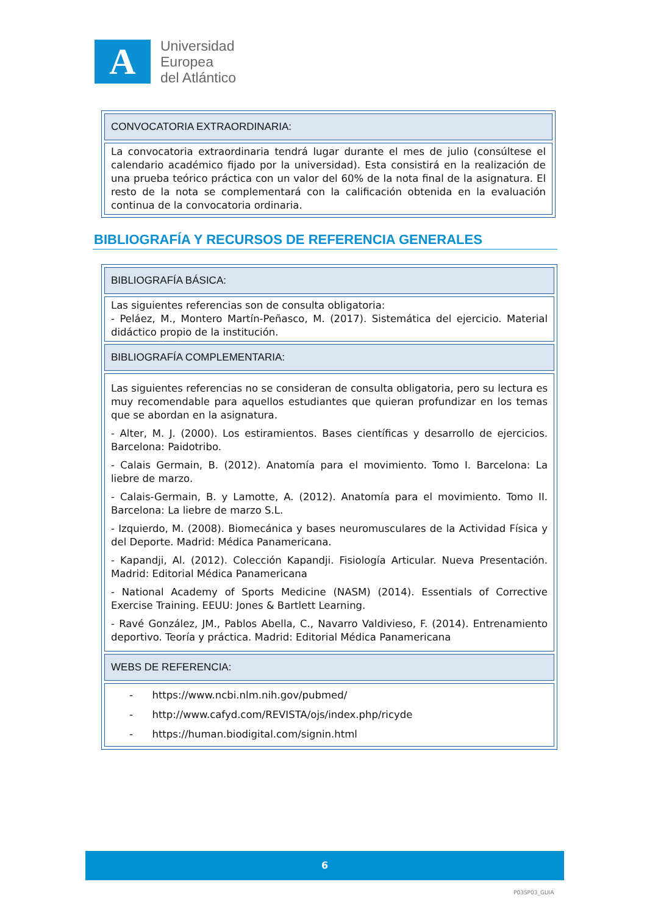A
Universidad
Europea
del Atlántico
| CONVOCATORIA EXTRAORDINARIA: |
| La convocatoria extraordinaria tendrá lugar durante el mes de julio (consúltese el calendario académico fijado por la universidad). Esta consistirá en la realización de una prueba teórico práctica con un valor del 60% de la nota final de la asignatura. El resto de la nota se complementará con la calificación obtenida en la evaluación continua de la convocatoria ordinaria. |
BIBLIOGRAFÍA Y RECURSOS DE REFERENCIA GENERALES
| BIBLIOGRAFÍA BÁSICA: |
| Las siguientes referencias son de consulta obligatoria: - Peláez, M., Montero Martín-Peñasco, M. (2017). Sistemática del ejercicio. Material didáctico propio de la institución. |
| BIBLIOGRAFÍA COMPLEMENTARIA: |
| Las siguientes referencias no se consideran de consulta obligatoria, pero su lectura es muy recomendable para aquellos estudiantes que quieran profundizar en los temas que se abordan en la asignatura. - Alter, M. J. (2000). Los estiramientos. Bases científicas y desarrollo de ejercicios. Barcelona: Paidotribo. - Calais Germain, B. (2012). Anatomía para el movimiento. Tomo I. Barcelona: La liebre de marzo. - Calais-Germain, B. y Lamotte, A. (2012). Anatomía para el movimiento. Tomo II. Barcelona: La liebre de marzo S.L. - Izquierdo, M. (2008). Biomecánica y bases neuromusculares de la Actividad Física y del Deporte. Madrid: Médica Panamericana. - Kapandji, Al. (2012). Colección Kapandji. Fisiología Articular. Nueva Presentación. Madrid: Editorial Médica Panamericana - National Academy of Sports Medicine (NASM) (2014). Essentials of Corrective Exercise Training. EEUU: Jones & Bartlett Learning. - Ravé González, JM., Pablos Abella, C., Navarro Valdivieso, F. (2014). Entrenamiento deportivo. Teoría y práctica. Madrid: Editorial Médica Panamericana |
| WEBS DE REFERENCIA: |
| - https://www.ncbi.nlm.nih.gov/pubmed/ - http://www.cafyd.com/REVISTA/ojs/index.php/ricyde - https://human.biodigital.com/signin.html |
6
P03SP03_GUIA